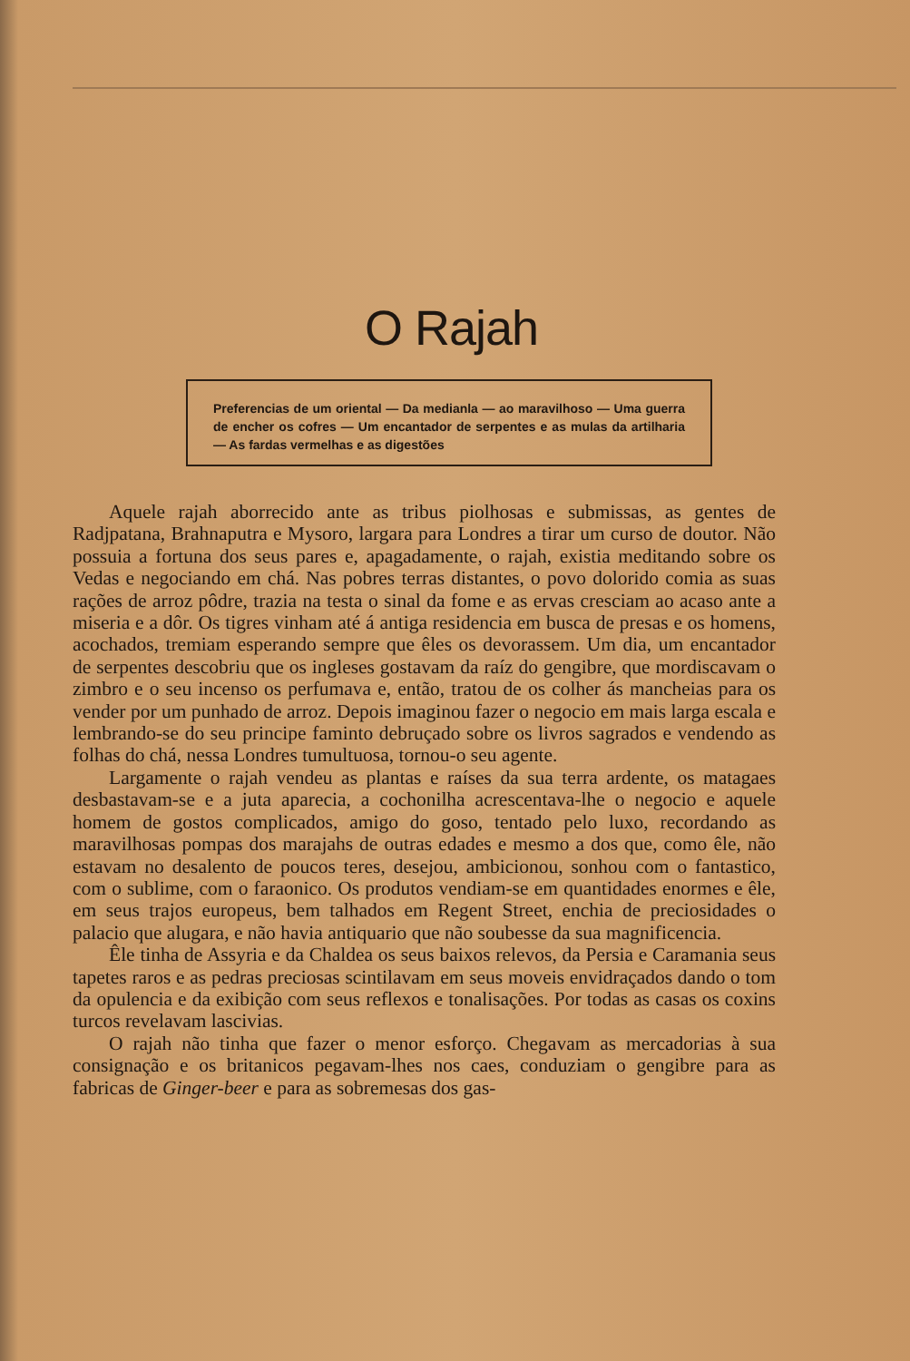O Rajah
Preferencias de um oriental — Da medianla — ao maravilhoso — Uma guerra de encher os cofres — Um encantador de serpentes e as mulas da artilharia — As fardas vermelhas e as digestões
Aquele rajah aborrecido ante as tribus piolhosas e submissas, as gentes de Radjpatana, Brahnaputra e Mysoro, largara para Londres a tirar um curso de doutor. Não possuia a fortuna dos seus pares e, apagadamente, o rajah, existia meditando sobre os Vedas e negociando em chá. Nas pobres terras distantes, o povo dolorido comia as suas rações de arroz pôdre, trazia na testa o sinal da fome e as ervas cresciam ao acaso ante a miseria e a dôr. Os tigres vinham até á antiga residencia em busca de presas e os homens, acochados, tremiam esperando sempre que êles os devorassem. Um dia, um encantador de serpentes descobriu que os ingleses gostavam da raíz do gengibre, que mordiscavam o zimbro e o seu incenso os perfumava e, então, tratou de os colher ás mancheias para os vender por um punhado de arroz. Depois imaginou fazer o negocio em mais larga escala e lembrando-se do seu principe faminto debruçado sobre os livros sagrados e vendendo as folhas do chá, nessa Londres tumultuosa, tornou-o seu agente.
Largamente o rajah vendeu as plantas e raíses da sua terra ardente, os matagaes desbastavam-se e a juta aparecia, a cochonilha acrescentava-lhe o negocio e aquele homem de gostos complicados, amigo do goso, tentado pelo luxo, recordando as maravilhosas pompas dos marajahs de outras edades e mesmo a dos que, como êle, não estavam no desalento de poucos teres, desejou, ambicionou, sonhou com o fantastico, com o sublime, com o faraonico. Os produtos vendiam-se em quantidades enormes e êle, em seus trajos europeus, bem talhados em Regent Street, enchia de preciosidades o palacio que alugara, e não havia antiquario que não soubesse da sua magnificencia.
Êle tinha de Assyria e da Chaldea os seus baixos relevos, da Persia e Caramania seus tapetes raros e as pedras preciosas scintilavam em seus moveis envidraçados dando o tom da opulencia e da exibição com seus reflexos e tonalisações. Por todas as casas os coxins turcos revelavam lascivias.
O rajah não tinha que fazer o menor esforço. Chegavam as mercadorias à sua consignação e os britanicos pegavam-lhes nos caes, conduziam o gengibre para as fabricas de Ginger-beer e para as sobremesas dos gas-